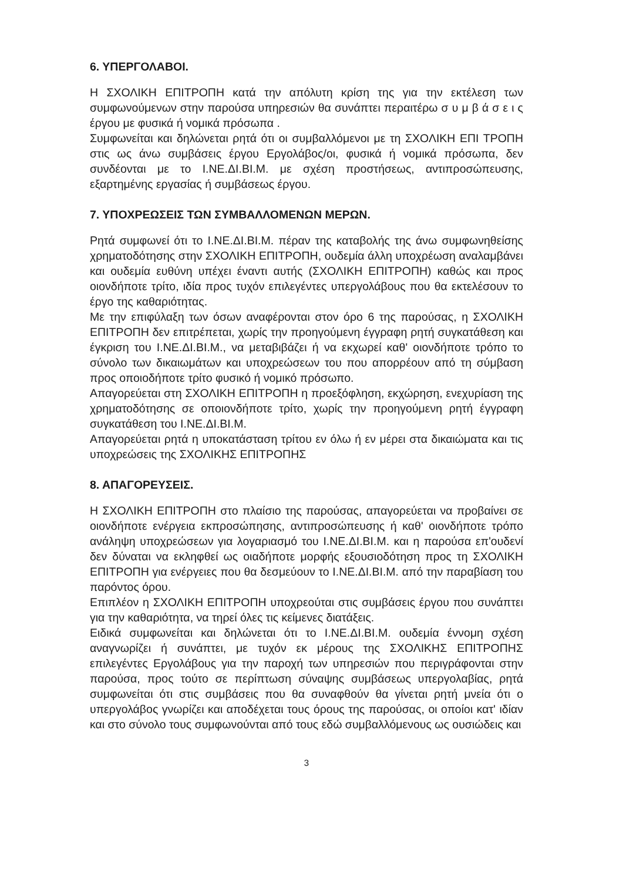6. ΥΠΕΡΓΟΛΑΒΟΙ.
Η ΣΧΟΛΙΚΗ ΕΠΙΤΡΟΠΗ κατά την απόλυτη κρίση της για την εκτέλεση των συμφωνούμενων στην παρούσα υπηρεσιών θα συνάπτει περαιτέρω σ υ μ β ά σ ε ι ς έργου με φυσικά ή νομικά πρόσωπα .
Συμφωνείται και δηλώνεται ρητά ότι οι συμβαλλόμενοι με τη ΣΧΟΛΙΚΗ ΕΠΙ ΤΡΟΠΗ στις ως άνω συμβάσεις έργου Εργολάβος/οι, φυσικά ή νομικά πρόσωπα, δεν συνδέονται με το Ι.ΝΕ.ΔΙ.ΒΙ.Μ. με σχέση προστήσεως, αντιπροσώπευσης, εξαρτημένης εργασίας ή συμβάσεως έργου.
7. ΥΠΟΧΡΕΩΣΕΙΣ ΤΩΝ ΣΥΜΒΑΛΛΟΜΕΝΩΝ ΜΕΡΩΝ.
Ρητά συμφωνεί ότι το Ι.ΝΕ.ΔΙ.ΒΙ.Μ. πέραν της καταβολής της άνω συμφωνηθείσης χρηματοδότησης στην ΣΧΟΛΙΚΗ ΕΠΙΤΡΟΠΗ, ουδεμία άλλη υποχρέωση αναλαμβάνει και ουδεμία ευθύνη υπέχει έναντι αυτής (ΣΧΟΛΙΚΗ ΕΠΙΤΡΟΠΗ) καθώς και προς οιονδήποτε τρίτο, ιδία προς τυχόν επιλεγέντες υπεργολάβους που θα εκτελέσουν το έργο της καθαριότητας.
Με την επιφύλαξη των όσων αναφέρονται στον όρο 6 της παρούσας, η ΣΧΟΛΙΚΗ ΕΠΙΤΡΟΠΗ δεν επιτρέπεται, χωρίς την προηγούμενη έγγραφη ρητή συγκατάθεση και έγκριση του Ι.ΝΕ.ΔΙ.ΒΙ.Μ., να μεταβιβάζει ή να εκχωρεί καθ' οιονδήποτε τρόπο το σύνολο των δικαιωμάτων και υποχρεώσεων του που απορρέουν από τη σύμβαση προς οποιοδήποτε τρίτο φυσικό ή νομικό πρόσωπο.
Απαγορεύεται στη ΣΧΟΛΙΚΗ ΕΠΙΤΡΟΠΗ η προεξόφληση, εκχώρηση, ενεχυρίαση της χρηματοδότησης σε οποιονδήποτε τρίτο, χωρίς την προηγούμενη ρητή έγγραφη συγκατάθεση του Ι.ΝΕ.ΔΙ.ΒΙ.Μ.
Απαγορεύεται ρητά η υποκατάσταση τρίτου εν όλω ή εν μέρει στα δικαιώματα και τις υποχρεώσεις της ΣΧΟΛΙΚΗΣ ΕΠΙΤΡΟΠΗΣ
8. ΑΠΑΓΟΡΕΥΣΕΙΣ.
Η ΣΧΟΛΙΚΗ ΕΠΙΤΡΟΠΗ στο πλαίσιο της παρούσας, απαγορεύεται να προβαίνει σε οιονδήποτε ενέργεια εκπροσώπησης, αντιπροσώπευσης ή καθ' οιονδήποτε τρόπο ανάληψη υποχρεώσεων για λογαριασμό του Ι.ΝΕ.ΔΙ.ΒΙ.Μ. και η παρούσα επ'ουδενί δεν δύναται να εκληφθεί ως οιαδήποτε μορφής εξουσιοδότηση προς τη ΣΧΟΛΙΚΗ ΕΠΙΤΡΟΠΗ για ενέργειες που θα δεσμεύουν το Ι.ΝΕ.ΔΙ.ΒΙ.Μ. από την παραβίαση του παρόντος όρου.
Επιπλέον η ΣΧΟΛΙΚΗ ΕΠΙΤΡΟΠΗ υποχρεούται στις συμβάσεις έργου που συνάπτει για την καθαριότητα, να τηρεί όλες τις κείμενες διατάξεις.
Ειδικά συμφωνείται και δηλώνεται ότι το Ι.ΝΕ.ΔΙ.ΒΙ.Μ. ουδεμία έννομη σχέση αναγνωρίζει ή συνάπτει, με τυχόν εκ μέρους της ΣΧΟΛΙΚΗΣ ΕΠΙΤΡΟΠΗΣ επιλεγέντες Εργολάβους για την παροχή των υπηρεσιών που περιγράφονται στην παρούσα, προς τούτο σε περίπτωση σύναψης συμβάσεως υπεργολαβίας, ρητά συμφωνείται ότι στις συμβάσεις που θα συναφθούν θα γίνεται ρητή μνεία ότι ο υπεργολάβος γνωρίζει και αποδέχεται τους όρους της παρούσας, οι οποίοι κατ' ιδίαν και στο σύνολο τους συμφωνούνται από τους εδώ συμβαλλόμενους ως ουσιώδεις και
3